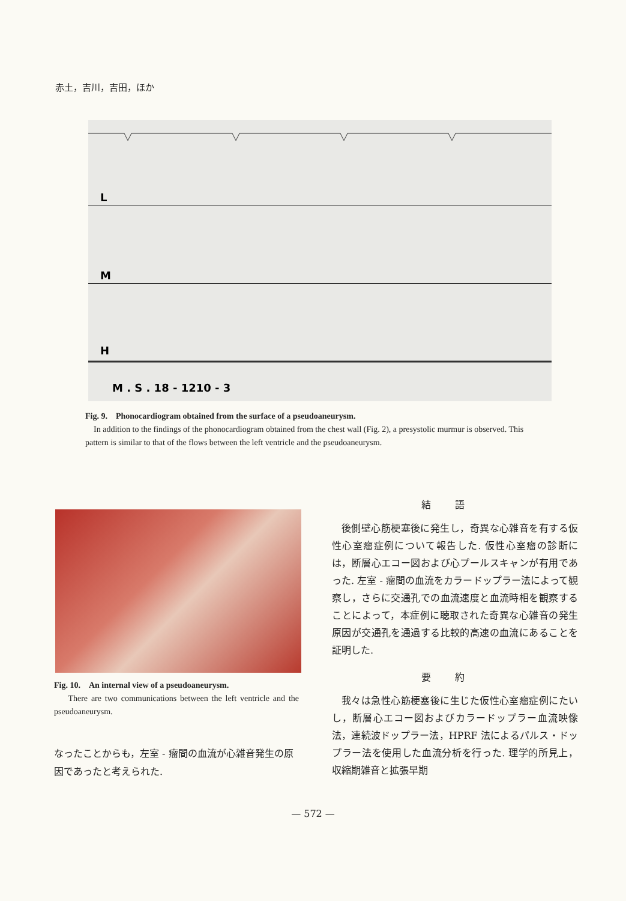赤土，吉川，吉田，ほか
L
M
H
M . S . 18 - 1210 - 3
Fig. 9.　Phonocardiogram obtained from the surface of a pseudoaneurysm.
In addition to the findings of the phonocardiogram obtained from the chest wall (Fig. 2), a presystolic murmur is observed. This pattern is similar to that of the flows between the left ventricle and the pseudoaneurysm.
Fig. 10.　An internal view of a pseudoaneurysm.
There are two communications between the left ventricle and the pseudoaneurysm.
なったことからも，左室 - 瘤間の血流が心雑音発生の原因であったと考えられた.
結語
後側壁心筋梗塞後に発生し，奇異な心雑音を有する仮性心室瘤症例について報告した. 仮性心室瘤の診断には，断層心エコー図および心プールスキャンが有用であった. 左室 - 瘤間の血流をカラードップラー法によって観察し，さらに交通孔での血流速度と血流時相を観察することによって，本症例に聴取された奇異な心雑音の発生原因が交通孔を通過する比較的高速の血流にあることを証明した.
要約
我々は急性心筋梗塞後に生じた仮性心室瘤症例にたいし，断層心エコー図およびカラードップラー血流映像法，連続波ドップラー法，HPRF 法によるパルス・ドップラー法を使用した血流分析を行った. 理学的所見上，収縮期雑音と拡張早期
— 572 —